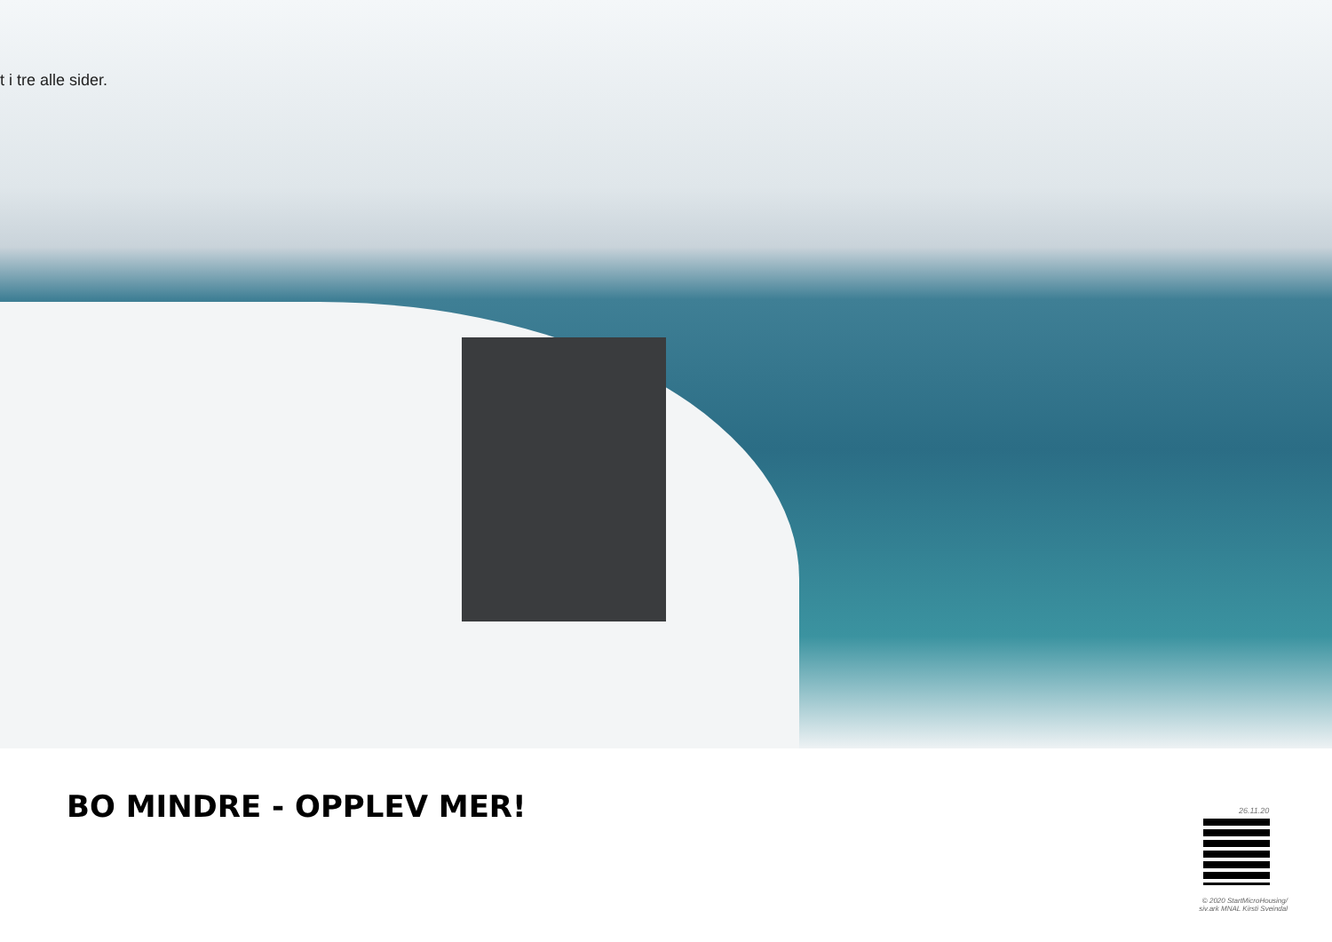t i tre alle sider.
BO MINDRE - OPPLEV MER! 26.11.20
© 2020 StartMicroHousing/ siv.ark MNAL Kirsti Sveindal